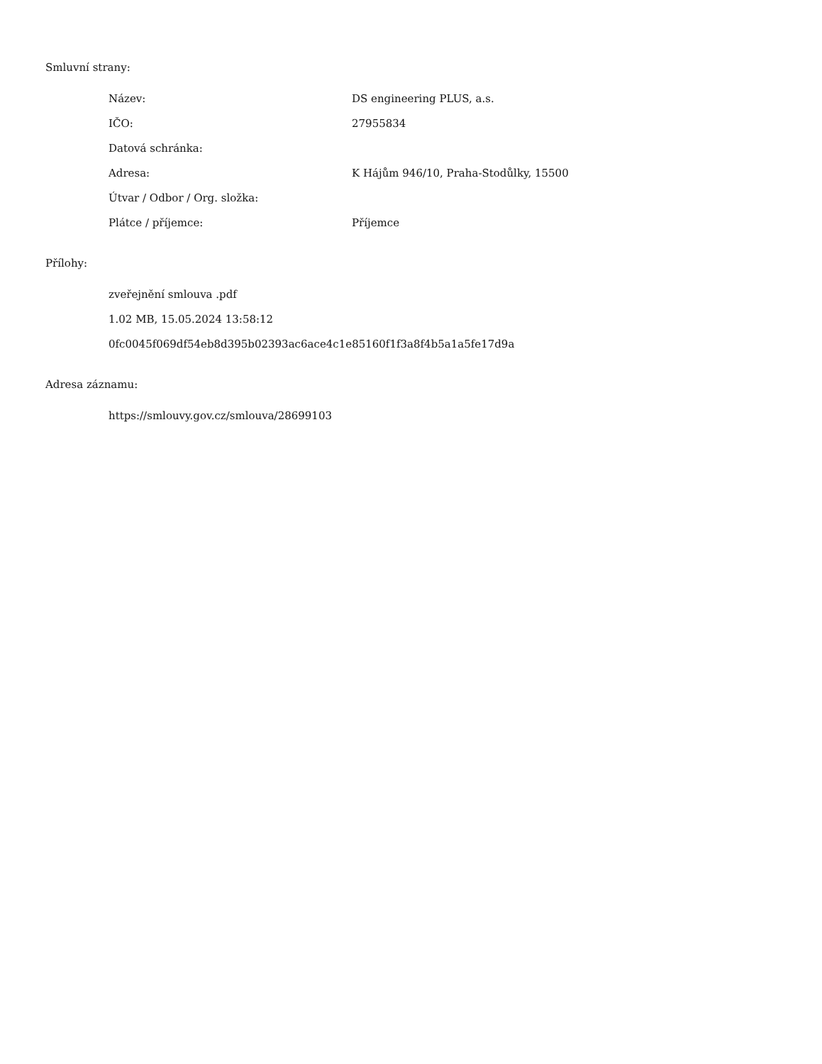Smluvní strany:
| Název: | DS engineering PLUS, a.s. |
| IČO: | 27955834 |
| Datová schránka: | |
| Adresa: | K Hájům 946/10, Praha-Stodůlky, 15500 |
| Útvar / Odbor / Org. složka: | |
| Plátce / příjemce: | Příjemce |
Přílohy:
zveřejnění smlouva .pdf
1.02 MB, 15.05.2024 13:58:12
0fc0045f069df54eb8d395b02393ac6ace4c1e85160f1f3a8f4b5a1a5fe17d9a
Adresa záznamu:
https://smlouvy.gov.cz/smlouva/28699103